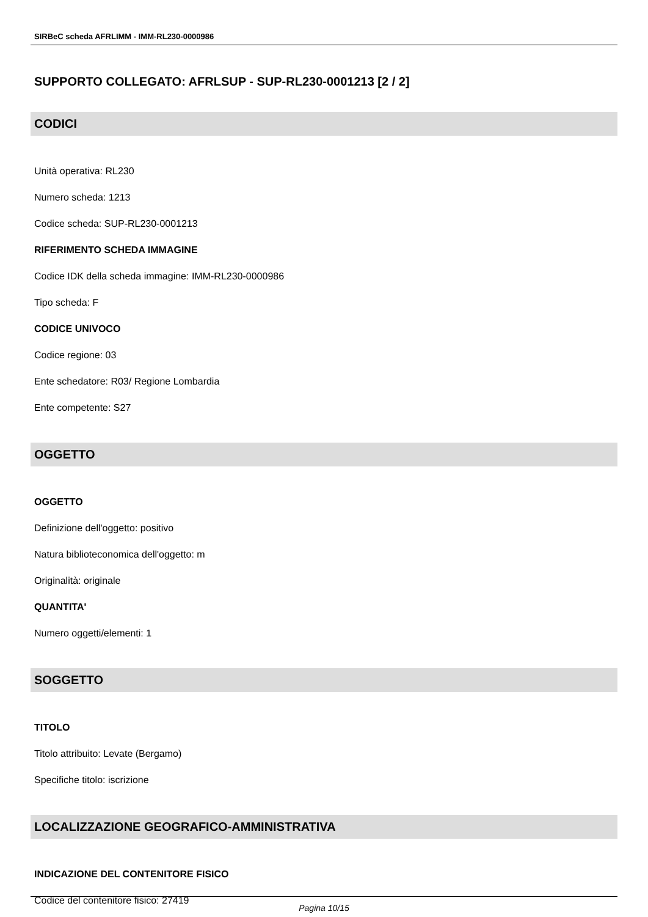SIRBeC scheda AFRLIMM - IMM-RL230-0000986
SUPPORTO COLLEGATO: AFRLSUP - SUP-RL230-0001213 [2 / 2]
CODICI
Unità operativa: RL230
Numero scheda: 1213
Codice scheda: SUP-RL230-0001213
RIFERIMENTO SCHEDA IMMAGINE
Codice IDK della scheda immagine: IMM-RL230-0000986
Tipo scheda: F
CODICE UNIVOCO
Codice regione: 03
Ente schedatore: R03/ Regione Lombardia
Ente competente: S27
OGGETTO
OGGETTO
Definizione dell'oggetto: positivo
Natura biblioteconomica dell'oggetto: m
Originalità: originale
QUANTITA'
Numero oggetti/elementi: 1
SOGGETTO
TITOLO
Titolo attribuito: Levate (Bergamo)
Specifiche titolo: iscrizione
LOCALIZZAZIONE GEOGRAFICO-AMMINISTRATIVA
INDICAZIONE DEL CONTENITORE FISICO
Codice del contenitore fisico: 27419
Pagina 10/15